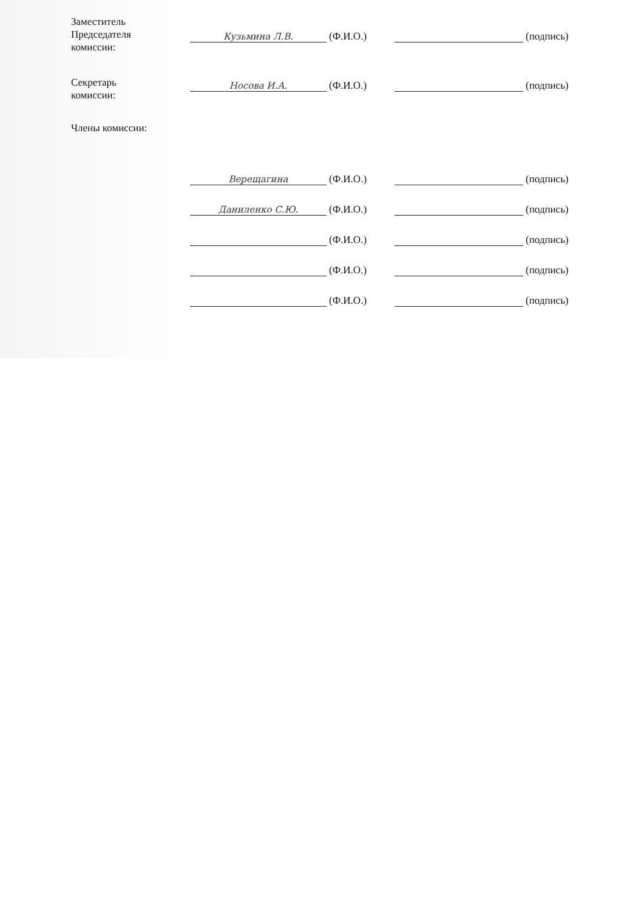Заместитель
Председателя
комиссии:
Кузьмина Л.В. (Ф.И.О.) (подпись)
Секретарь
комиссии:
Носова И.А. (Ф.И.О.) (подпись)
Члены комиссии:
Верещагина (Ф.И.О.) (подпись)
Даниленко С.Ю. (Ф.И.О.) (подпись)
(Ф.И.О.) (подпись)
(Ф.И.О.) (подпись)
(Ф.И.О.) (подпись)